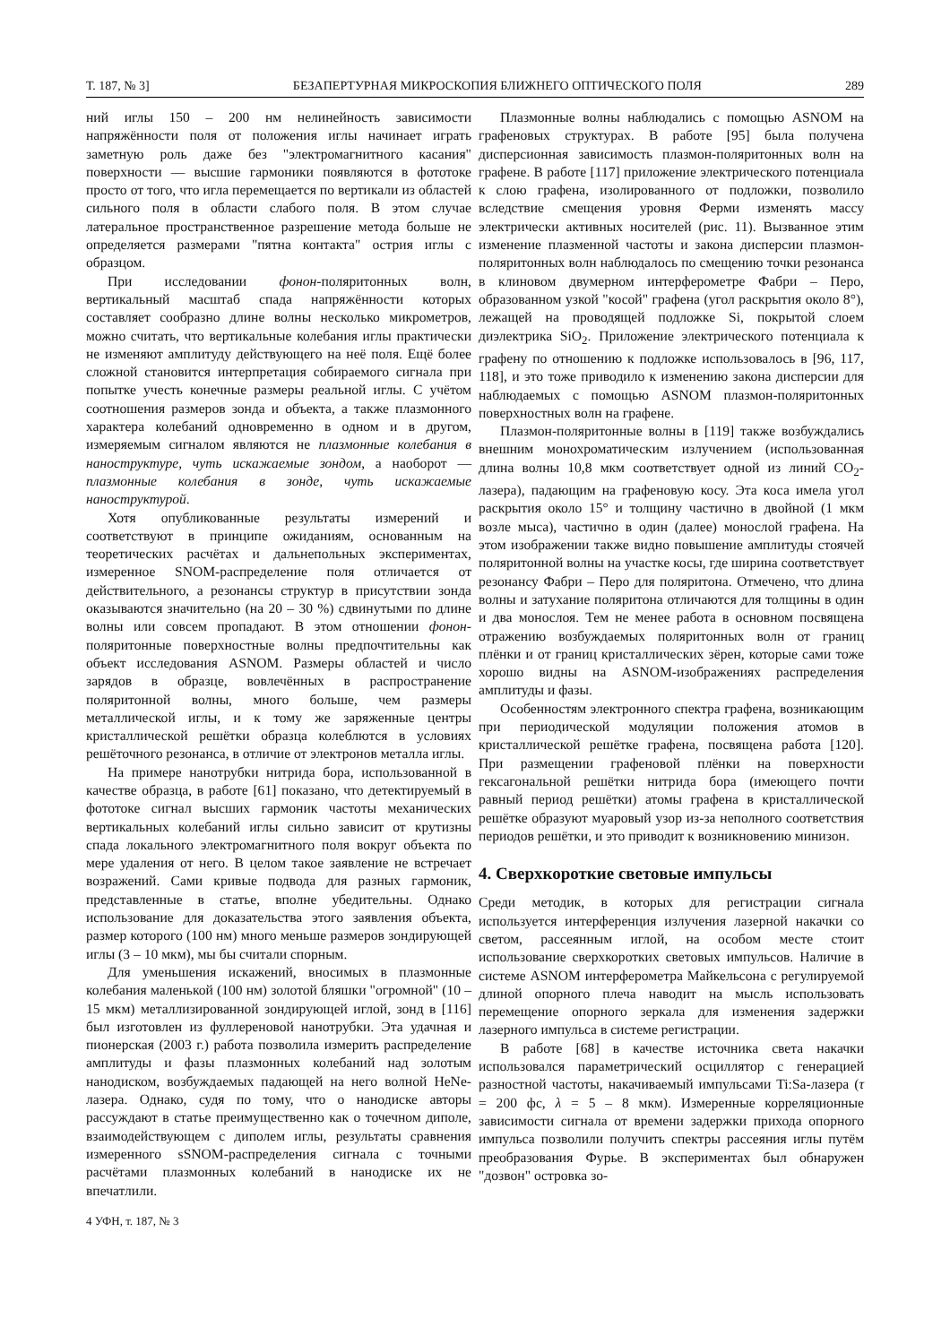Т. 187, № 3] БЕЗАПЕРТУРНАЯ МИКРОСКОПИЯ БЛИЖНЕГО ОПТИЧЕСКОГО ПОЛЯ 289
ний иглы 150 – 200 нм нелинейность зависимости напряжённости поля от положения иглы начинает играть заметную роль даже без "электромагнитного касания" поверхности — высшие гармоники появляются в фототоке просто от того, что игла перемещается по вертикали из областей сильного поля в области слабого поля. В этом случае латеральное пространственное разрешение метода больше не определяется размерами "пятна контакта" острия иглы с образцом.
При исследовании фонон-поляритонных волн, вертикальный масштаб спада напряжённости которых составляет сообразно длине волны несколько микрометров, можно считать, что вертикальные колебания иглы практически не изменяют амплитуду действующего на неё поля. Ещё более сложной становится интерпретация собираемого сигнала при попытке учесть конечные размеры реальной иглы. С учётом соотношения размеров зонда и объекта, а также плазмонного характера колебаний одновременно в одном и в другом, измеряемым сигналом являются не плазмонные колебания в наноструктуре, чуть искажаемые зондом, а наоборот — плазмонные колебания в зонде, чуть искажаемые наноструктурой.
Хотя опубликованные результаты измерений и соответствуют в принципе ожиданиям, основанным на теоретических расчётах и дальнепольных экспериментах, измеренное SNOM-распределение поля отличается от действительного, а резонансы структур в присутствии зонда оказываются значительно (на 20 – 30 %) сдвинутыми по длине волны или совсем пропадают. В этом отношении фонон-поляритонные поверхностные волны предпочтительны как объект исследования ASNOM. Размеры областей и число зарядов в образце, вовлечённых в распространение поляритонной волны, много больше, чем размеры металлической иглы, и к тому же заряженные центры кристаллической решётки образца колеблются в условиях решёточного резонанса, в отличие от электронов металла иглы.
На примере нанотрубки нитрида бора, использованной в качестве образца, в работе [61] показано, что детектируемый в фототоке сигнал высших гармоник частоты механических вертикальных колебаний иглы сильно зависит от крутизны спада локального электромагнитного поля вокруг объекта по мере удаления от него. В целом такое заявление не встречает возражений. Сами кривые подвода для разных гармоник, представленные в статье, вполне убедительны. Однако использование для доказательства этого заявления объекта, размер которого (100 нм) много меньше размеров зондирующей иглы (3 – 10 мкм), мы бы считали спорным.
Для уменьшения искажений, вносимых в плазмонные колебания маленькой (100 нм) золотой бляшки "огромной" (10 – 15 мкм) металлизированной зондирующей иглой, зонд в [116] был изготовлен из фуллереновой нанотрубки. Эта удачная и пионерская (2003 г.) работа позволила измерить распределение амплитуды и фазы плазмонных колебаний над золотым нанодиском, возбуждаемых падающей на него волной HeNe-лазера. Однако, судя по тому, что о нанодиске авторы рассуждают в статье преимущественно как о точечном диполе, взаимодействующем с диполем иглы, результаты сравнения измеренного sSNOM-распределения сигнала с точными расчётами плазмонных колебаний в нанодиске их не впечатлили.
4 УФН, т. 187, № 3
Плазмонные волны наблюдались с помощью ASNOM на графеновых структурах. В работе [95] была получена дисперсионная зависимость плазмон-поляритонных волн на графене. В работе [117] приложение электрического потенциала к слою графена, изолированного от подложки, позволило вследствие смещения уровня Ферми изменять массу электрически активных носителей (рис. 11). Вызванное этим изменение плазменной частоты и закона дисперсии плазмон-поляритонных волн наблюдалось по смещению точки резонанса в клиновом двумерном интерферометре Фабри – Перо, образованном узкой "косой" графена (угол раскрытия около 8°), лежащей на проводящей подложке Si, покрытой слоем диэлектрика SiO<sub>2</sub>. Приложение электрического потенциала к графену по отношению к подложке использовалось в [96, 117, 118], и это тоже приводило к изменению закона дисперсии для наблюдаемых с помощью ASNOM плазмон-поляритонных поверхностных волн на графене.
Плазмон-поляритонные волны в [119] также возбуждались внешним монохроматическим излучением (использованная длина волны 10,8 мкм соответствует одной из линий CO<sub>2</sub>-лазера), падающим на графеновую косу. Эта коса имела угол раскрытия около 15° и толщину частично в двойной (1 мкм возле мыса), частично в один (далее) монослой графена. На этом изображении также видно повышение амплитуды стоячей поляритонной волны на участке косы, где ширина соответствует резонансу Фабри – Перо для поляритона. Отмечено, что длина волны и затухание поляритона отличаются для толщины в один и два монослоя. Тем не менее работа в основном посвящена отражению возбуждаемых поляритонных волн от границ плёнки и от границ кристаллических зёрен, которые сами тоже хорошо видны на ASNOM-изображениях распределения амплитуды и фазы.
Особенностям электронного спектра графена, возникающим при периодической модуляции положения атомов в кристаллической решётке графена, посвящена работа [120]. При размещении графеновой плёнки на поверхности гексагональной решётки нитрида бора (имеющего почти равный период решётки) атомы графена в кристаллической решётке образуют муаровый узор из-за неполного соответствия периодов решётки, и это приводит к возникновению минизон.
4. Сверхкороткие световые импульсы
Среди методик, в которых для регистрации сигнала используется интерференция излучения лазерной накачки со светом, рассеянным иглой, на особом месте стоит использование сверхкоротких световых импульсов. Наличие в системе ASNOM интерферометра Майкельсона с регулируемой длиной опорного плеча наводит на мысль использовать перемещение опорного зеркала для изменения задержки лазерного импульса в системе регистрации.
В работе [68] в качестве источника света накачки использовался параметрический осциллятор с генерацией разностной частоты, накачиваемый импульсами Ti:Sa-лазера (τ = 200 фс, λ = 5 – 8 мкм). Измеренные корреляционные зависимости сигнала от времени задержки прихода опорного импульса позволили получить спектры рассеяния иглы путём преобразования Фурье. В экспериментах был обнаружен "дозвон" островка зо-